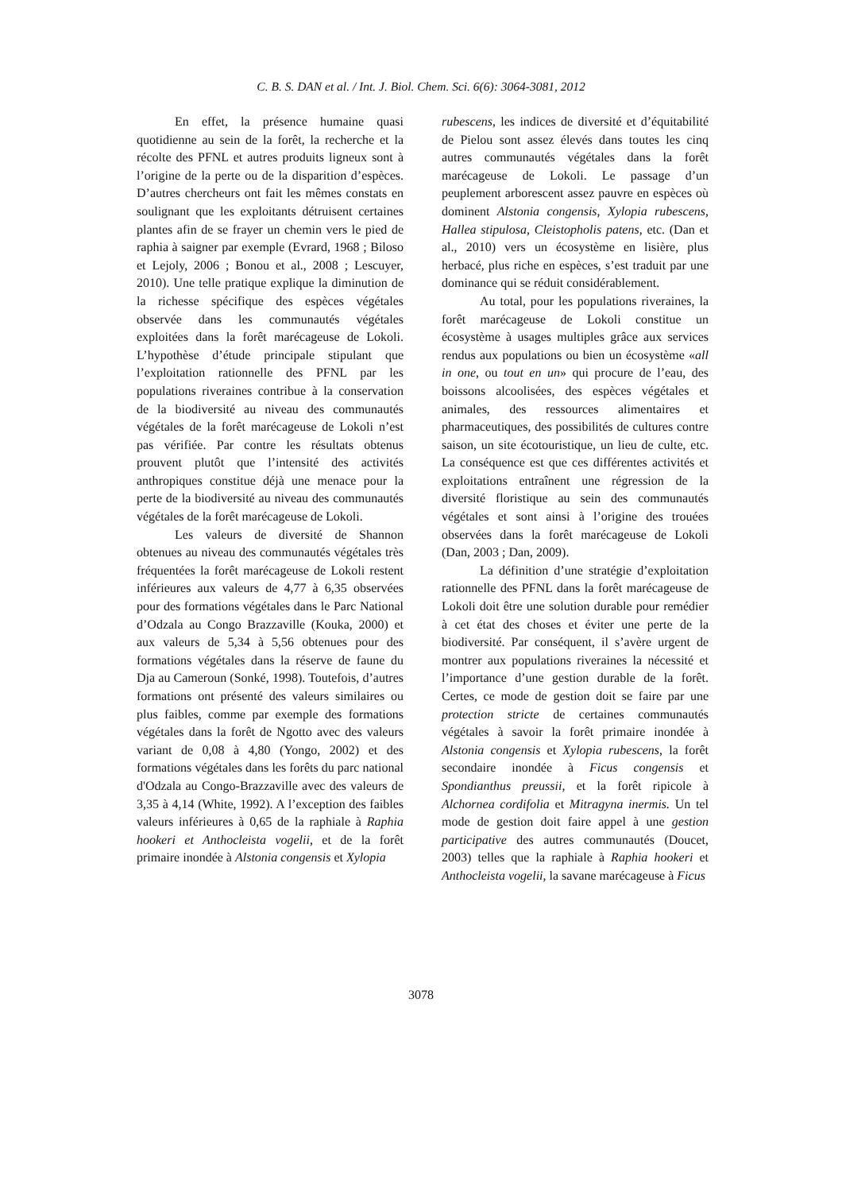C. B. S. DAN et al. / Int. J. Biol. Chem. Sci. 6(6): 3064-3081, 2012
En effet, la présence humaine quasi quotidienne au sein de la forêt, la recherche et la récolte des PFNL et autres produits ligneux sont à l’origine de la perte ou de la disparition d’espèces. D’autres chercheurs ont fait les mêmes constats en soulignant que les exploitants détruisent certaines plantes afin de se frayer un chemin vers le pied de raphia à saigner par exemple (Evrard, 1968 ; Biloso et Lejoly, 2006 ; Bonou et al., 2008 ; Lescuyer, 2010). Une telle pratique explique la diminution de la richesse spécifique des espèces végétales observée dans les communautés végétales exploitées dans la forêt marécageuse de Lokoli. L’hypothèse d’étude principale stipulant que l’exploitation rationnelle des PFNL par les populations riveraines contribue à la conservation de la biodiversité au niveau des communautés végétales de la forêt marécageuse de Lokoli n’est pas vérifiée. Par contre les résultats obtenus prouvent plutôt que l’intensité des activités anthropiques constitue déjà une menace pour la perte de la biodiversité au niveau des communautés végétales de la forêt marécageuse de Lokoli.
Les valeurs de diversité de Shannon obtenues au niveau des communautés végétales très fréquentées la forêt marécageuse de Lokoli restent inférieures aux valeurs de 4,77 à 6,35 observées pour des formations végétales dans le Parc National d’Odzala au Congo Brazzaville (Kouka, 2000) et aux valeurs de 5,34 à 5,56 obtenues pour des formations végétales dans la réserve de faune du Dja au Cameroun (Sonké, 1998). Toutefois, d’autres formations ont présenté des valeurs similaires ou plus faibles, comme par exemple des formations végétales dans la forêt de Ngotto avec des valeurs variant de 0,08 à 4,80 (Yongo, 2002) et des formations végétales dans les forêts du parc national d'Odzala au Congo-Brazzaville avec des valeurs de 3,35 à 4,14 (White, 1992). A l’exception des faibles valeurs inférieures à 0,65 de la raphiale à Raphia hookeri et Anthocleista vogelii, et de la forêt primaire inondée à Alstonia congensis et Xylopia
rubescens, les indices de diversité et d’équitabilité de Pielou sont assez élevés dans toutes les cinq autres communautés végétales dans la forêt marécageuse de Lokoli. Le passage d’un peuplement arborescent assez pauvre en espèces où dominent Alstonia congensis, Xylopia rubescens, Hallea stipulosa, Cleistopholis patens, etc. (Dan et al., 2010) vers un écosystème en lisière, plus herbacé, plus riche en espèces, s’est traduit par une dominance qui se réduit considérablement.
Au total, pour les populations riveraines, la forêt marécageuse de Lokoli constitue un écosystème à usages multiples grâce aux services rendus aux populations ou bien un écosystème «all in one, ou tout en un» qui procure de l’eau, des boissons alcoolisées, des espèces végétales et animales, des ressources alimentaires et pharmaceutiques, des possibilités de cultures contre saison, un site écotouristique, un lieu de culte, etc. La conséquence est que ces différentes activités et exploitations entraînent une régression de la diversité floristique au sein des communautés végétales et sont ainsi à l’origine des trouées observées dans la forêt marécageuse de Lokoli (Dan, 2003 ; Dan, 2009).
La définition d’une stratégie d’exploitation rationnelle des PFNL dans la forêt marécageuse de Lokoli doit être une solution durable pour remédier à cet état des choses et éviter une perte de la biodiversité. Par conséquent, il s’avère urgent de montrer aux populations riveraines la nécessité et l’importance d’une gestion durable de la forêt. Certes, ce mode de gestion doit se faire par une protection stricte de certaines communautés végétales à savoir la forêt primaire inondée à Alstonia congensis et Xylopia rubescens, la forêt secondaire inondée à Ficus congensis et Spondianthus preussii, et la forêt ripicole à Alchornea cordifolia et Mitragyna inermis. Un tel mode de gestion doit faire appel à une gestion participative des autres communautés (Doucet, 2003) telles que la raphiale à Raphia hookeri et Anthocleista vogelii, la savane marécageuse à Ficus
3078